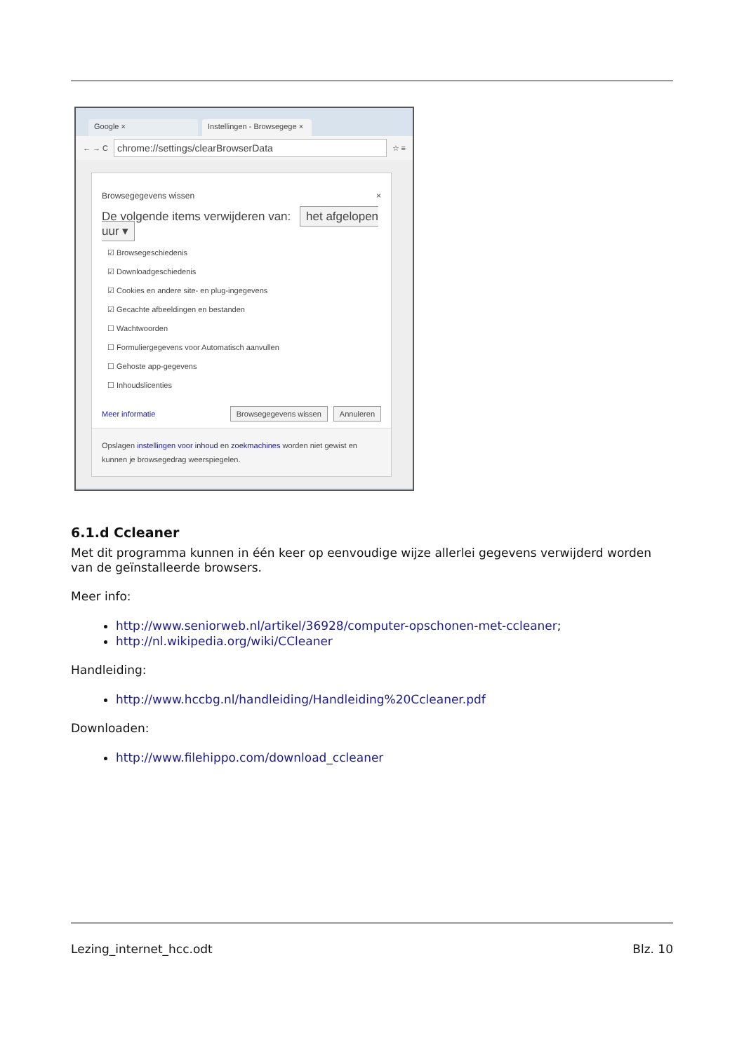Google × Instellingen - Browsegege ×
← → C chrome://settings/clearBrowserData ☆ ≡
Browsegegevens wissen ×
De volgende items verwijderen van: het afgelopen uur ▾
☑ Browsegeschiedenis
☑ Downloadgeschiedenis
☑ Cookies en andere site- en plug-ingegevens
☑ Gecachte afbeeldingen en bestanden
☐ Wachtwoorden
☐ Formuliergegevens voor Automatisch aanvullen
☐ Gehoste app-gegevens
☐ Inhoudslicenties
Meer informatie Browsegegevens wissen Annuleren
Opslagen instellingen voor inhoud en zoekmachines worden niet gewist en kunnen je browsegedrag weerspiegelen.
6.1.d Ccleaner
Met dit programma kunnen in één keer op eenvoudige wijze allerlei gegevens verwijderd worden van de geïnstalleerde browsers.
Meer info:
http://www.seniorweb.nl/artikel/36928/computer-opschonen-met-ccleaner;
http://nl.wikipedia.org/wiki/CCleaner
Handleiding:
http://www.hccbg.nl/handleiding/Handleiding%20Ccleaner.pdf
Downloaden:
http://www.filehippo.com/download_ccleaner
Lezing_internet_hcc.odt Blz. 10